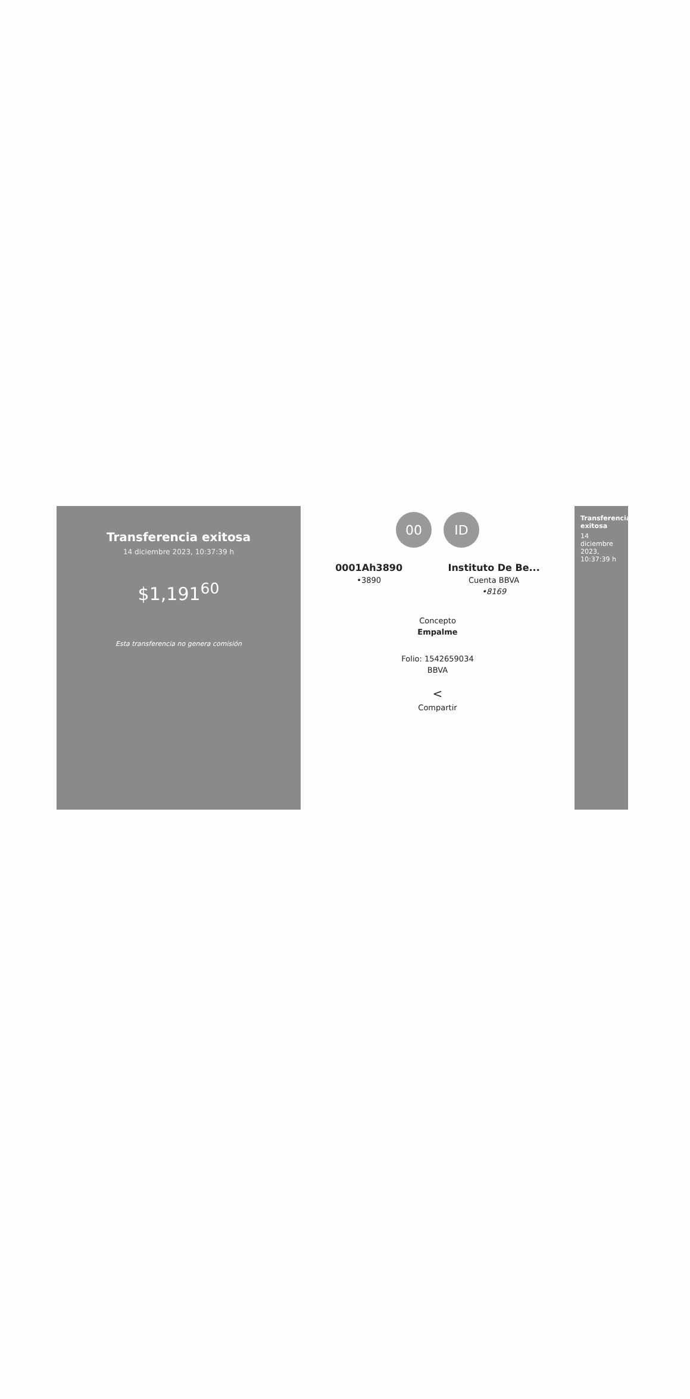Transferencia exitosa
14 diciembre 2023, 10:37:39 h
$1,191<sup>60</sup>
Esta transferencia no genera comisión
00 ID
0001Ah3890
•3890
Instituto De Be...
Cuenta BBVA
•8169
Concepto
Empalme
Folio: 1542659034
BBVA
<
Compartir
Transferencia exitosa
14 diciembre 2023, 10:37:39 h